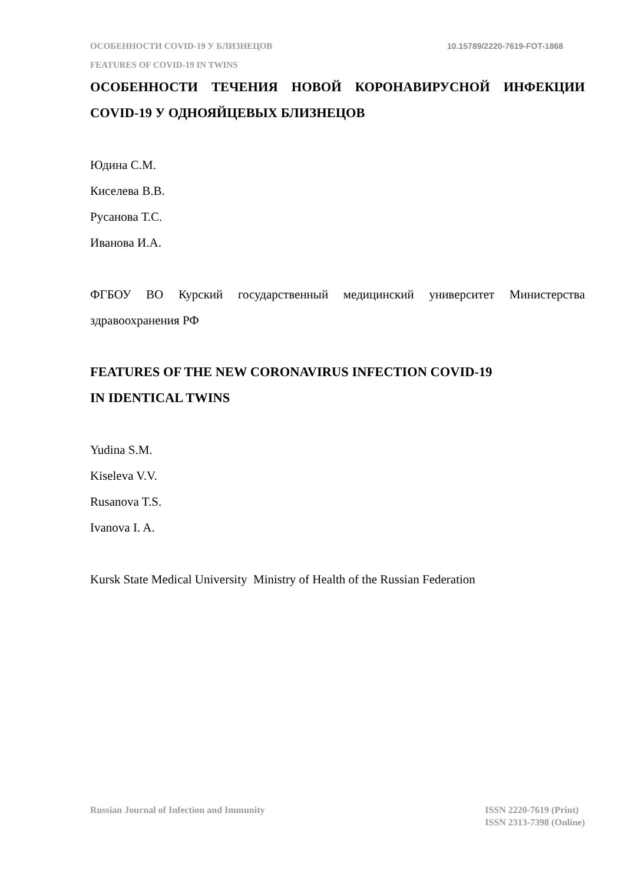ОСОБЕННОСТИ COVID-19 У БЛИЗНЕЦОВ 10.15789/2220-7619-FOT-1868
FEATURES OF COVID-19 IN TWINS
ОСОБЕННОСТИ ТЕЧЕНИЯ НОВОЙ КОРОНАВИРУСНОЙ ИНФЕКЦИИ COVID-19 У ОДНОЯЙЦЕВЫХ БЛИЗНЕЦОВ
Юдина С.М.
Киселева В.В.
Русанова Т.С.
Иванова И.А.
ФГБОУ ВО Курский государственный медицинский университет Министерства здравоохранения РФ
FEATURES OF THE NEW CORONAVIRUS INFECTION COVID-19
IN IDENTICAL TWINS
Yudina S.M.
Kiseleva V.V.
Rusanova T.S.
Ivanova I. A.
Kursk State Medical University Ministry of Health of the Russian Federation
Russian Journal of Infection and Immunity ISSN 2220-7619 (Print)
ISSN 2313-7398 (Online)